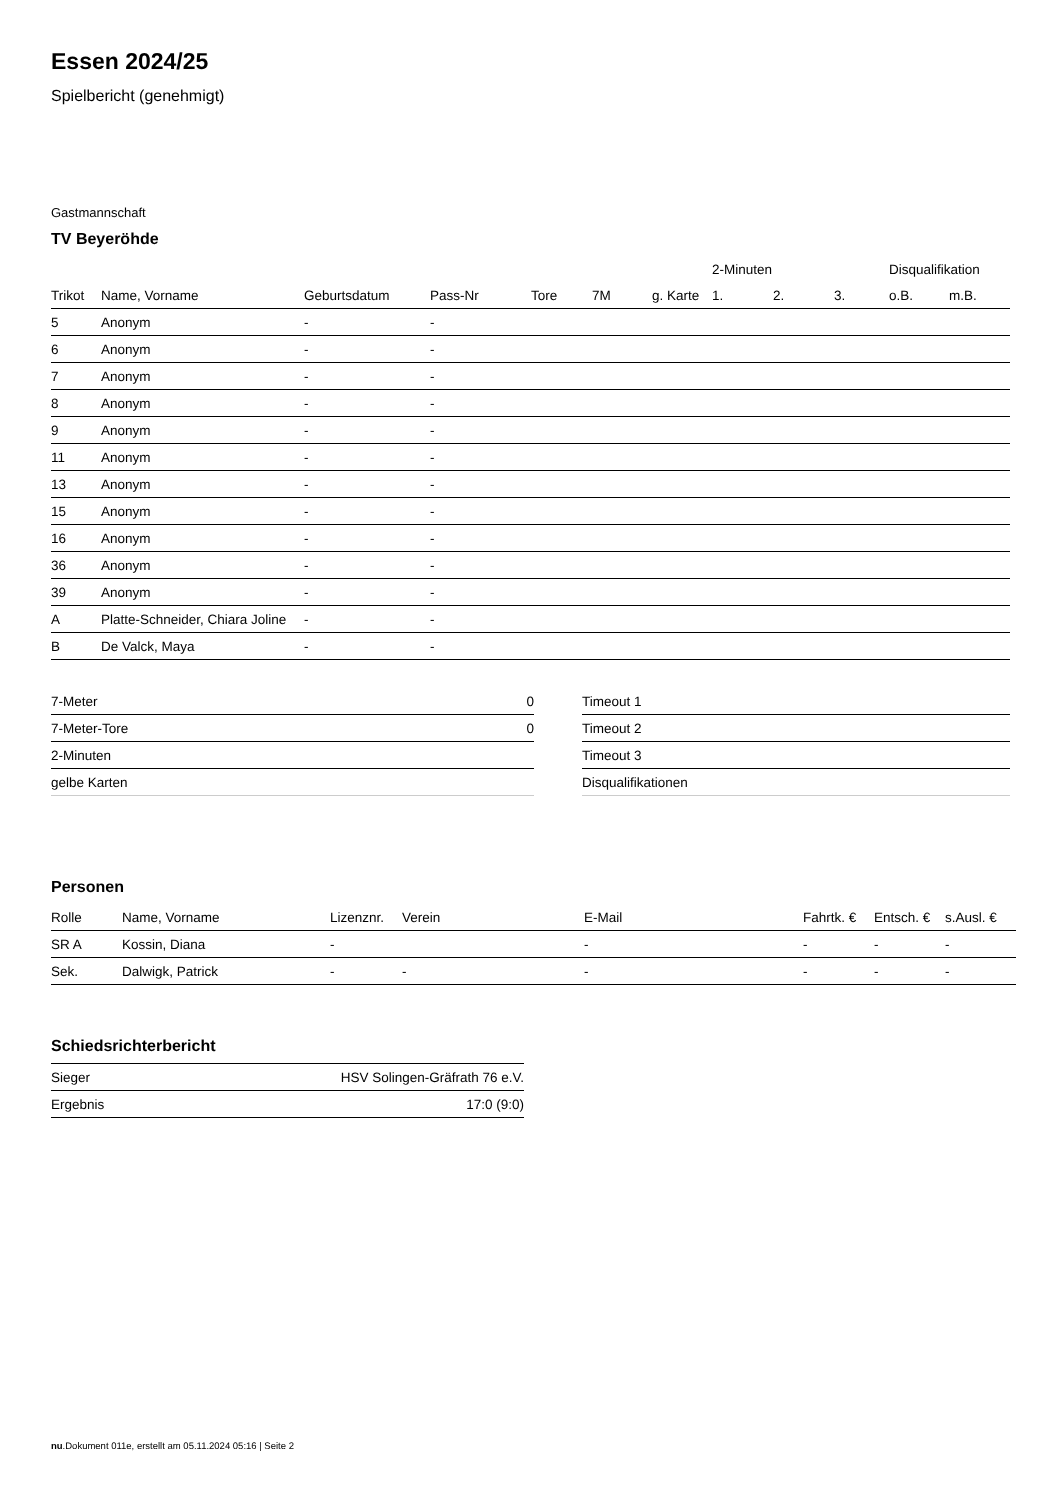Essen 2024/25
Spielbericht (genehmigt)
Gastmannschaft
TV Beyeröhde
| | | | | | | | 2-Minuten | | | Disqualifikation | |
| --- | --- | --- | --- | --- | --- | --- | --- | --- | --- | --- | --- |
| Trikot | Name, Vorname | Geburtsdatum | Pass-Nr | Tore | 7M | g. Karte | 1. | 2. | 3. | o.B. | m.B. |
| 5 | Anonym | - | - | | | | | | | | |
| 6 | Anonym | - | - | | | | | | | | |
| 7 | Anonym | - | - | | | | | | | | |
| 8 | Anonym | - | - | | | | | | | | |
| 9 | Anonym | - | - | | | | | | | | |
| 11 | Anonym | - | - | | | | | | | | |
| 13 | Anonym | - | - | | | | | | | | |
| 15 | Anonym | - | - | | | | | | | | |
| 16 | Anonym | - | - | | | | | | | | |
| 36 | Anonym | - | - | | | | | | | | |
| 39 | Anonym | - | - | | | | | | | | |
| A | Platte-Schneider, Chiara Joline | - | - | | | | | | | | |
| B | De Valck, Maya | - | - | | | | | | | | |
| 7-Meter | 0 |
| 7-Meter-Tore | 0 |
| 2-Minuten | |
| gelbe Karten | |
| Timeout 1 |
| Timeout 2 |
| Timeout 3 |
| Disqualifikationen |
Personen
| Rolle | Name, Vorname | Lizenznr. | Verein | E-Mail | Fahrtk. € | Entsch. € | s.Ausl. € |
| --- | --- | --- | --- | --- | --- | --- | --- |
| SR A | Kossin, Diana | - | | - | - | - | - |
| Sek. | Dalwigk, Patrick | - | - | - | - | - | - |
Schiedsrichterbericht
| Sieger | HSV Solingen-Gräfrath 76 e.V. |
| Ergebnis | 17:0 (9:0) |
nu.Dokument 011e, erstellt am 05.11.2024 05:16 | Seite 2